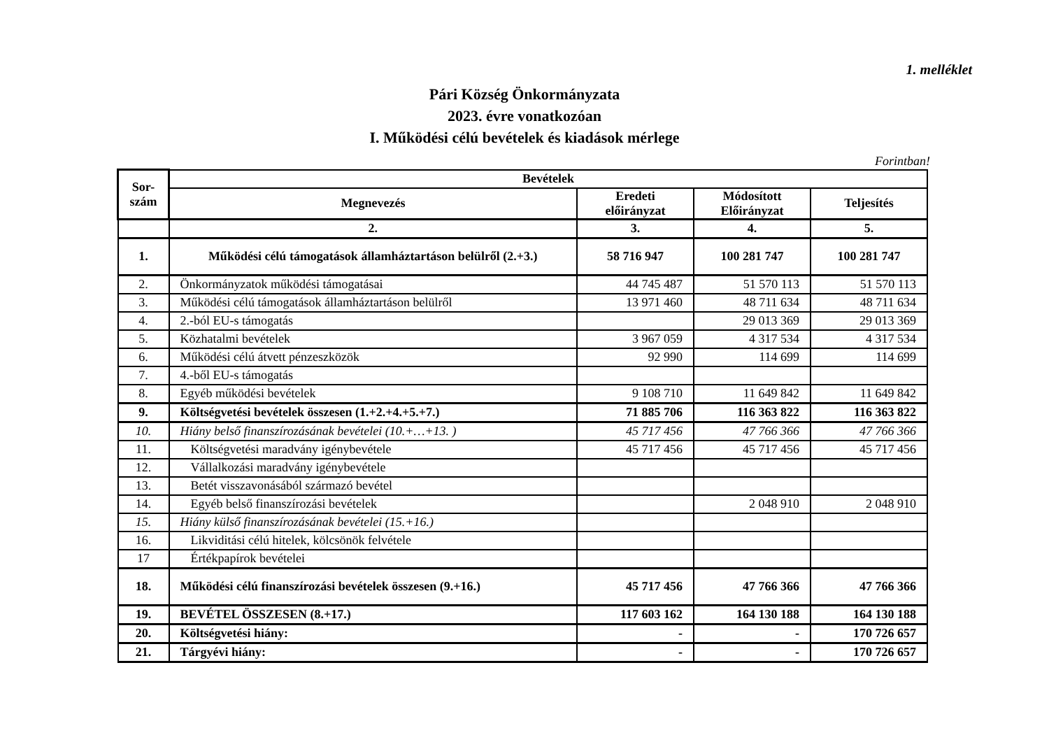1. melléklet
Pári Község Önkormányzata
2023. évre vonatkozóan
I. Működési célú bevételek és kiadások mérlege
Forintban!
| Sor- szám | Bevételek | | | |
| --- | --- | --- | --- | --- |
| | Megnevezés | Eredeti előirányzat | Módosított Előirányzat | Teljesítés |
| | 2. | 3. | 4. | 5. |
| 1. | Működési célú támogatások államháztartáson belülről (2.+3.) | 58 716 947 | 100 281 747 | 100 281 747 |
| 2. | Önkormányzatok működési támogatásai | 44 745 487 | 51 570 113 | 51 570 113 |
| 3. | Működési célú támogatások államháztartáson belülről | 13 971 460 | 48 711 634 | 48 711 634 |
| 4. | 2.-ból EU-s támogatás | | 29 013 369 | 29 013 369 |
| 5. | Közhatalmi bevételek | 3 967 059 | 4 317 534 | 4 317 534 |
| 6. | Működési célú átvett pénzeszközök | 92 990 | 114 699 | 114 699 |
| 7. | 4.-ből EU-s támogatás | | | |
| 8. | Egyéb működési bevételek | 9 108 710 | 11 649 842 | 11 649 842 |
| 9. | Költségvetési bevételek összesen (1.+2.+4.+5.+7.) | 71 885 706 | 116 363 822 | 116 363 822 |
| 10. | Hiány belső finanszírozásának bevételei (10.+…+13. ) | 45 717 456 | 47 766 366 | 47 766 366 |
| 11. | Költségvetési maradvány igénybevétele | 45 717 456 | 45 717 456 | 45 717 456 |
| 12. | Vállalkozási maradvány igénybevétele | | | |
| 13. | Betét visszavonásából származó bevétel | | | |
| 14. | Egyéb belső finanszírozási bevételek | | 2 048 910 | 2 048 910 |
| 15. | Hiány külső finanszírozásának bevételei (15.+16.) | | | |
| 16. | Likviditási célú hitelek, kölcsönök felvétele | | | |
| 17 | Értékpapírok bevételei | | | |
| 18. | Működési célú finanszírozási bevételek összesen (9.+16.) | 45 717 456 | 47 766 366 | 47 766 366 |
| 19. | BEVÉTEL ÖSSZESEN (8.+17.) | 117 603 162 | 164 130 188 | 164 130 188 |
| 20. | Költségvetési hiány: | - | - | 170 726 657 |
| 21. | Tárgyévi hiány: | - | - | 170 726 657 |